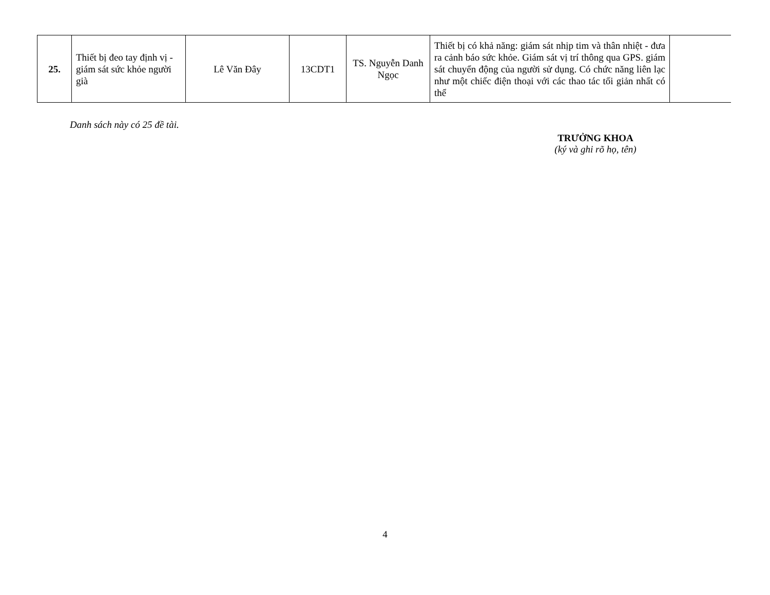| 25. | Thiết bị đeo tay định vị - giám sát sức khỏe người già | Lê Văn Đây | 13CDT1 | TS. Nguyễn Danh Ngọc | Thiết bị có khả năng: giám sát nhịp tim và thân nhiệt - đưa ra cảnh báo sức khỏe. Giám sát vị trí thông qua GPS. giám sát chuyển động của người sử dụng. Có chức năng liên lạc như một chiếc điện thoại với các thao tác tối giản nhất có thể | |
Danh sách này có 25 đề tài.
TRƯỞNG KHOA
(ký và ghi rõ họ, tên)
4